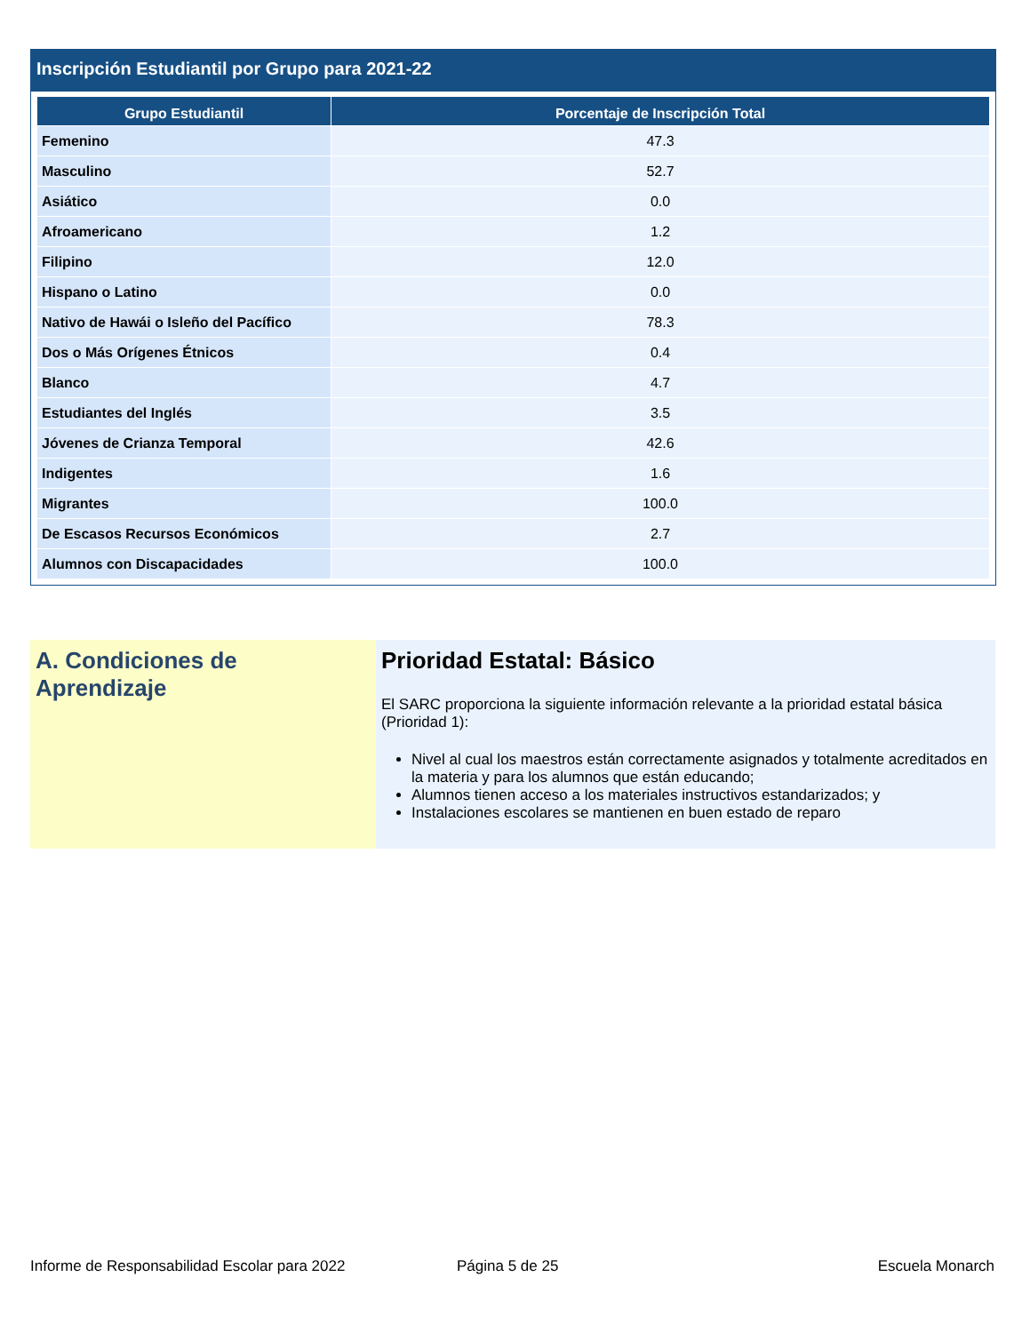Inscripción Estudiantil por Grupo para 2021-22
| Grupo Estudiantil | Porcentaje de Inscripción Total |
| --- | --- |
| Femenino | 47.3 |
| Masculino | 52.7 |
| Asiático | 0.0 |
| Afroamericano | 1.2 |
| Filipino | 12.0 |
| Hispano o Latino | 0.0 |
| Nativo de Hawái o Isleño del Pacífico | 78.3 |
| Dos o Más Orígenes Étnicos | 0.4 |
| Blanco | 4.7 |
| Estudiantes del Inglés | 3.5 |
| Jóvenes de Crianza Temporal | 42.6 |
| Indigentes | 1.6 |
| Migrantes | 100.0 |
| De Escasos Recursos Económicos | 2.7 |
| Alumnos con Discapacidades | 100.0 |
A. Condiciones de Aprendizaje Prioridad Estatal: Básico
El SARC proporciona la siguiente información relevante a la prioridad estatal básica (Prioridad 1):
Nivel al cual los maestros están correctamente asignados y totalmente acreditados en la materia y para los alumnos que están educando;
Alumnos tienen acceso a los materiales instructivos estandarizados; y
Instalaciones escolares se mantienen en buen estado de reparo
Informe de Responsabilidad Escolar para 2022 Página 5 de 25 Escuela Monarch